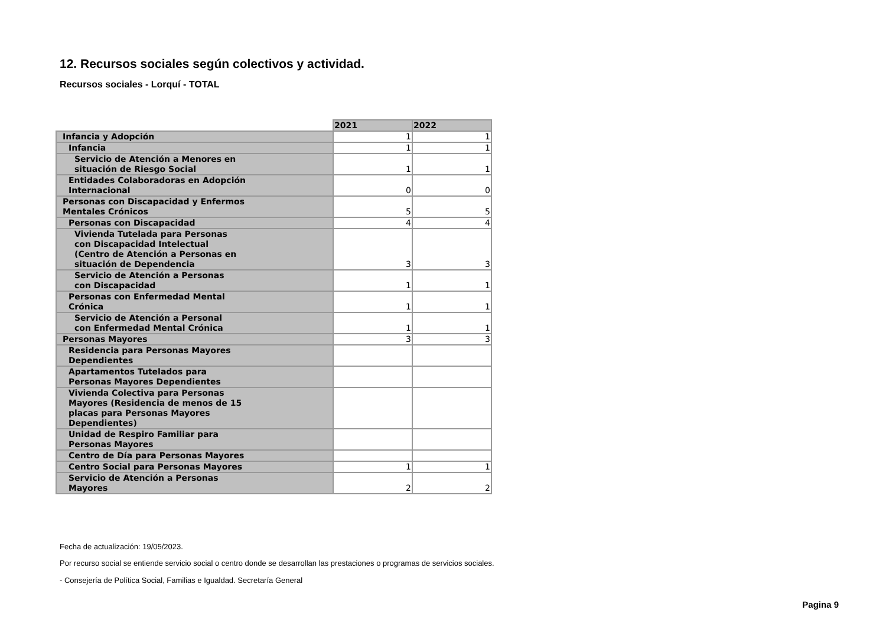12. Recursos sociales según colectivos y actividad.
Recursos sociales - Lorquí - TOTAL
| | 2021 | 2022 |
| Infancia y Adopción | 1 | 1 |
| Infancia | 1 | 1 |
| Servicio de Atención a Menores en situación de Riesgo Social | 1 | 1 |
| Entidades Colaboradoras en Adopción Internacional | 0 | 0 |
| Personas con Discapacidad y Enfermos Mentales Crónicos | 5 | 5 |
| Personas con Discapacidad | 4 | 4 |
| Vivienda Tutelada para Personas con Discapacidad Intelectual (Centro de Atención a Personas en situación de Dependencia | 3 | 3 |
| Servicio de Atención a Personas con Discapacidad | 1 | 1 |
| Personas con Enfermedad Mental Crónica | 1 | 1 |
| Servicio de Atención a Personal con Enfermedad Mental Crónica | 1 | 1 |
| Personas Mayores | 3 | 3 |
| Residencia para Personas Mayores Dependientes | | |
| Apartamentos Tutelados para Personas Mayores Dependientes | | |
| Vivienda Colectiva para Personas Mayores (Residencia de menos de 15 placas para Personas Mayores Dependientes) | | |
| Unidad de Respiro Familiar para Personas Mayores | | |
| Centro de Día para Personas Mayores | | |
| Centro Social para Personas Mayores | 1 | 1 |
| Servicio de Atención a Personas Mayores | 2 | 2 |
Fecha de actualización: 19/05/2023.
Por recurso social se entiende servicio social o centro donde se desarrollan las prestaciones o programas de servicios sociales.
- Consejería de Política Social, Familias e Igualdad. Secretaría General
Pagina 9